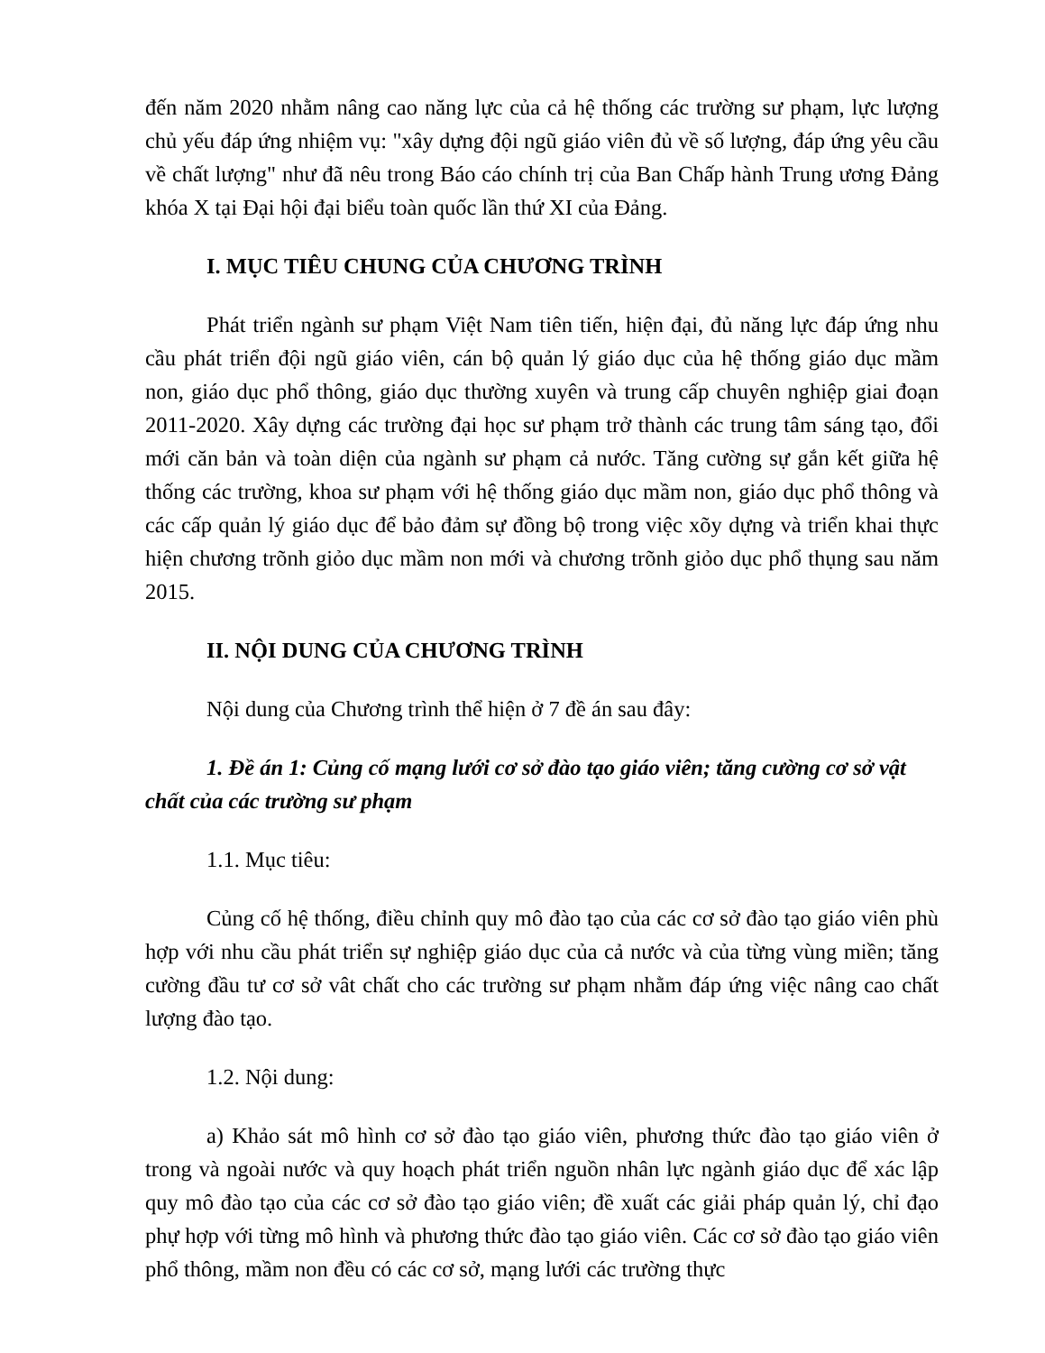đến năm 2020 nhằm nâng cao năng lực của cả hệ thống các trường sư phạm, lực lượng chủ yếu đáp ứng nhiệm vụ: "xây dựng đội ngũ giáo viên đủ về số lượng, đáp ứng yêu cầu về chất lượng" như đã nêu trong Báo cáo chính trị của Ban Chấp hành Trung ương Đảng khóa X tại Đại hội đại biểu toàn quốc lần thứ XI của Đảng.
I. MỤC TIÊU CHUNG CỦA CHƯƠNG TRÌNH
Phát triển ngành sư phạm Việt Nam tiên tiến, hiện đại, đủ năng lực đáp ứng nhu cầu phát triển đội ngũ giáo viên, cán bộ quản lý giáo dục của hệ thống giáo dục mầm non, giáo dục phổ thông, giáo dục thường xuyên và trung cấp chuyên nghiệp giai đoạn 2011-2020. Xây dựng các trường đại học sư phạm trở thành các trung tâm sáng tạo, đổi mới căn bản và toàn diện của ngành sư phạm cả nước. Tăng cường sự gắn kết giữa hệ thống các trường, khoa sư phạm với hệ thống giáo dục mầm non, giáo dục phổ thông và các cấp quản lý giáo dục để bảo đảm sự đồng bộ trong việc xõy dựng và triển khai thực hiện chương trõnh giỏo dục mầm non mới và chương trõnh giỏo dục phổ thụng sau năm 2015.
II. NỘI DUNG CỦA CHƯƠNG TRÌNH
Nội dung của Chương trình thể hiện ở 7 đề án sau đây:
1. Đề án 1: Củng cố mạng lưới cơ sở đào tạo giáo viên; tăng cường cơ sở vật chất của các trường sư phạm
1.1. Mục tiêu:
Củng cố hệ thống, điều chỉnh quy mô đào tạo của các cơ sở đào tạo giáo viên phù hợp với nhu cầu phát triển sự nghiệp giáo dục của cả nước và của từng vùng miền; tăng cường đầu tư cơ sở vât chất cho các trường sư phạm nhằm đáp ứng việc nâng cao chất lượng đào tạo.
1.2. Nội dung:
a) Khảo sát mô hình cơ sở đào tạo giáo viên, phương thức đào tạo giáo viên ở trong và ngoài nước và quy hoạch phát triển nguồn nhân lực ngành giáo dục để xác lập quy mô đào tạo của các cơ sở đào tạo giáo viên; đề xuất các giải pháp quản lý, chỉ đạo phự hợp với từng mô hình và phương thức đào tạo giáo viên. Các cơ sở đào tạo giáo viên phổ thông, mầm non đều có các cơ sở, mạng lưới các trường thực